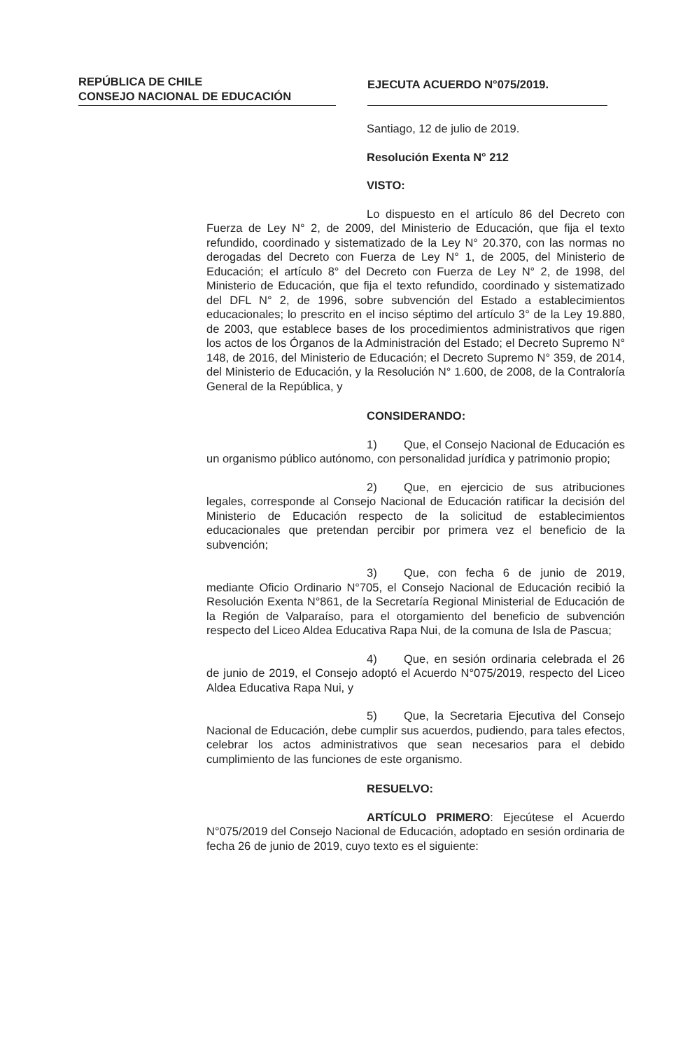REPÚBLICA DE CHILE
CONSEJO NACIONAL DE EDUCACIÓN
EJECUTA ACUERDO N°075/2019.
Santiago, 12 de julio de 2019.
Resolución Exenta N° 212
VISTO:
Lo dispuesto en el artículo 86 del Decreto con Fuerza de Ley N° 2, de 2009, del Ministerio de Educación, que fija el texto refundido, coordinado y sistematizado de la Ley N° 20.370, con las normas no derogadas del Decreto con Fuerza de Ley N° 1, de 2005, del Ministerio de Educación; el artículo 8° del Decreto con Fuerza de Ley N° 2, de 1998, del Ministerio de Educación, que fija el texto refundido, coordinado y sistematizado del DFL N° 2, de 1996, sobre subvención del Estado a establecimientos educacionales; lo prescrito en el inciso séptimo del artículo 3° de la Ley 19.880, de 2003, que establece bases de los procedimientos administrativos que rigen los actos de los Órganos de la Administración del Estado; el Decreto Supremo N° 148, de 2016, del Ministerio de Educación; el Decreto Supremo N° 359, de 2014, del Ministerio de Educación, y la Resolución N° 1.600, de 2008, de la Contraloría General de la República, y
CONSIDERANDO:
1) Que, el Consejo Nacional de Educación es un organismo público autónomo, con personalidad jurídica y patrimonio propio;
2) Que, en ejercicio de sus atribuciones legales, corresponde al Consejo Nacional de Educación ratificar la decisión del Ministerio de Educación respecto de la solicitud de establecimientos educacionales que pretendan percibir por primera vez el beneficio de la subvención;
3) Que, con fecha 6 de junio de 2019, mediante Oficio Ordinario N°705, el Consejo Nacional de Educación recibió la Resolución Exenta N°861, de la Secretaría Regional Ministerial de Educación de la Región de Valparaíso, para el otorgamiento del beneficio de subvención respecto del Liceo Aldea Educativa Rapa Nui, de la comuna de Isla de Pascua;
4) Que, en sesión ordinaria celebrada el 26 de junio de 2019, el Consejo adoptó el Acuerdo N°075/2019, respecto del Liceo Aldea Educativa Rapa Nui, y
5) Que, la Secretaria Ejecutiva del Consejo Nacional de Educación, debe cumplir sus acuerdos, pudiendo, para tales efectos, celebrar los actos administrativos que sean necesarios para el debido cumplimiento de las funciones de este organismo.
RESUELVO:
ARTÍCULO PRIMERO: Ejecútese el Acuerdo N°075/2019 del Consejo Nacional de Educación, adoptado en sesión ordinaria de fecha 26 de junio de 2019, cuyo texto es el siguiente: